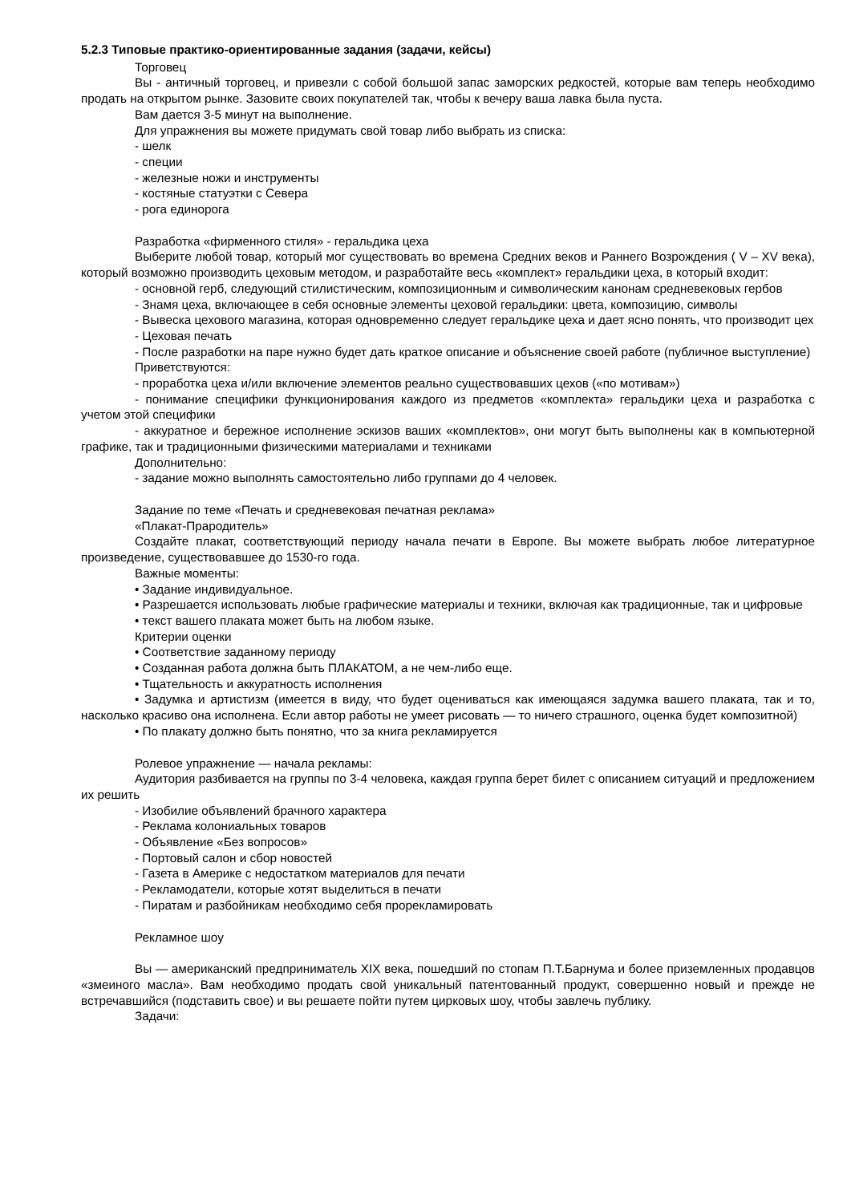5.2.3 Типовые практико-ориентированные задания (задачи, кейсы)
Торговец
Вы - античный торговец, и привезли с собой большой запас заморских редкостей, которые вам теперь необходимо продать на открытом рынке. Зазовите своих покупателей так, чтобы к вечеру ваша лавка была пуста.
Вам дается 3-5 минут на выполнение.
Для упражнения вы можете придумать свой товар либо выбрать из списка:
- шелк
- специи
- железные ножи и инструменты
- костяные статуэтки с Севера
- рога единорога
Разработка «фирменного стиля» - геральдика цеха
Выберите любой товар, который мог существовать во времена Средних веков и Раннего Возрождения ( V – XV века), который возможно производить цеховым методом, и разработайте весь «комплект» геральдики цеха, в который входит:
- основной герб, следующий стилистическим, композиционным и символическим канонам средневековых гербов
- Знамя цеха, включающее в себя основные элементы цеховой геральдики: цвета, композицию, символы
- Вывеска цехового магазина, которая одновременно следует геральдике цеха и дает ясно понять, что производит цех
- Цеховая печать
- После разработки на паре нужно будет дать краткое описание и объяснение своей работе (публичное выступление)
Приветствуются:
- проработка цеха и/или включение элементов реально существовавших цехов («по мотивам»)
- понимание специфики функционирования каждого из предметов «комплекта» геральдики цеха и разработка с учетом этой специфики
- аккуратное и бережное исполнение эскизов ваших «комплектов», они могут быть выполнены как в компьютерной графике, так и традиционными физическими материалами и техниками
Дополнительно:
- задание можно выполнять самостоятельно либо группами до 4 человек.
Задание по теме «Печать и средневековая печатная реклама»
«Плакат-Прародитель»
Создайте плакат, соответствующий периоду начала печати в Европе. Вы можете выбрать любое литературное произведение, существовавшее до 1530-го года.
Важные моменты:
• Задание индивидуальное.
• Разрешается использовать любые графические материалы и техники, включая как традиционные, так и цифровые
• текст вашего плаката может быть на любом языке.
Критерии оценки
• Соответствие заданному периоду
• Созданная работа должна быть ПЛАКАТОМ, а не чем-либо еще.
• Тщательность и аккуратность исполнения
• Задумка и артистизм (имеется в виду, что будет оцениваться как имеющаяся задумка вашего плаката, так и то, насколько красиво она исполнена. Если автор работы не умеет рисовать — то ничего страшного, оценка будет композитной)
• По плакату должно быть понятно, что за книга рекламируется
Ролевое упражнение — начала рекламы:
Аудитория разбивается на группы по 3-4 человека, каждая группа берет билет с описанием ситуаций и предложением их решить
- Изобилие объявлений брачного характера
- Реклама колониальных товаров
- Объявление «Без вопросов»
- Портовый салон и сбор новостей
- Газета в Америке с недостатком материалов для печати
- Рекламодатели, которые хотят выделиться в печати
- Пиратам и разбойникам необходимо себя прорекламировать
Рекламное шоу
Вы — американский предприниматель XIX века, пошедший по стопам П.Т.Барнума и более приземленных продавцов «змеиного масла». Вам необходимо продать свой уникальный патентованный продукт, совершенно новый и прежде не встречавшийся (подставить свое) и вы решаете пойти путем цирковых шоу, чтобы завлечь публику.
Задачи: